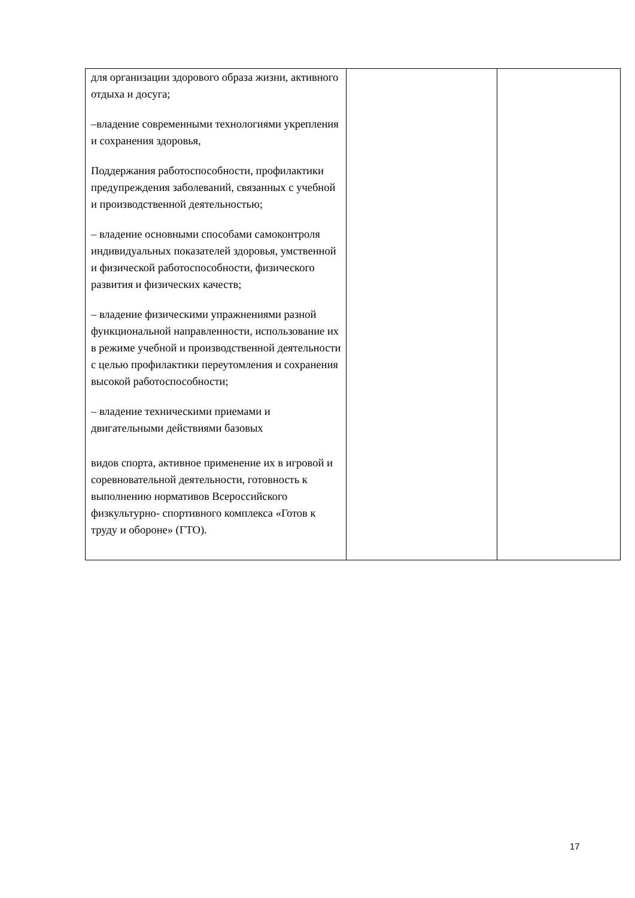| для организации здорового образа жизни, активного отдыха и досуга; –владение современными технологиями укрепления и сохранения здоровья, Поддержания работоспособности, профилактики предупреждения заболеваний, связанных с учебной и производственной деятельностью; – владение основными способами самоконтроля индивидуальных показателей здоровья, умственной и физической работоспособности, физического развития и физических качеств; – владение физическими упражнениями разной функциональной направленности, использование их в режиме учебной и производственной деятельности с целью профилактики переутомления и сохранения высокой работоспособности; – владение техническими приемами и двигательными действиями базовых видов спорта, активное применение их в игровой и соревновательной деятельности, готовность к выполнению нормативов Всероссийского физкультурно- спортивного комплекса «Готов к труду и обороне» (ГТО). | | |
17